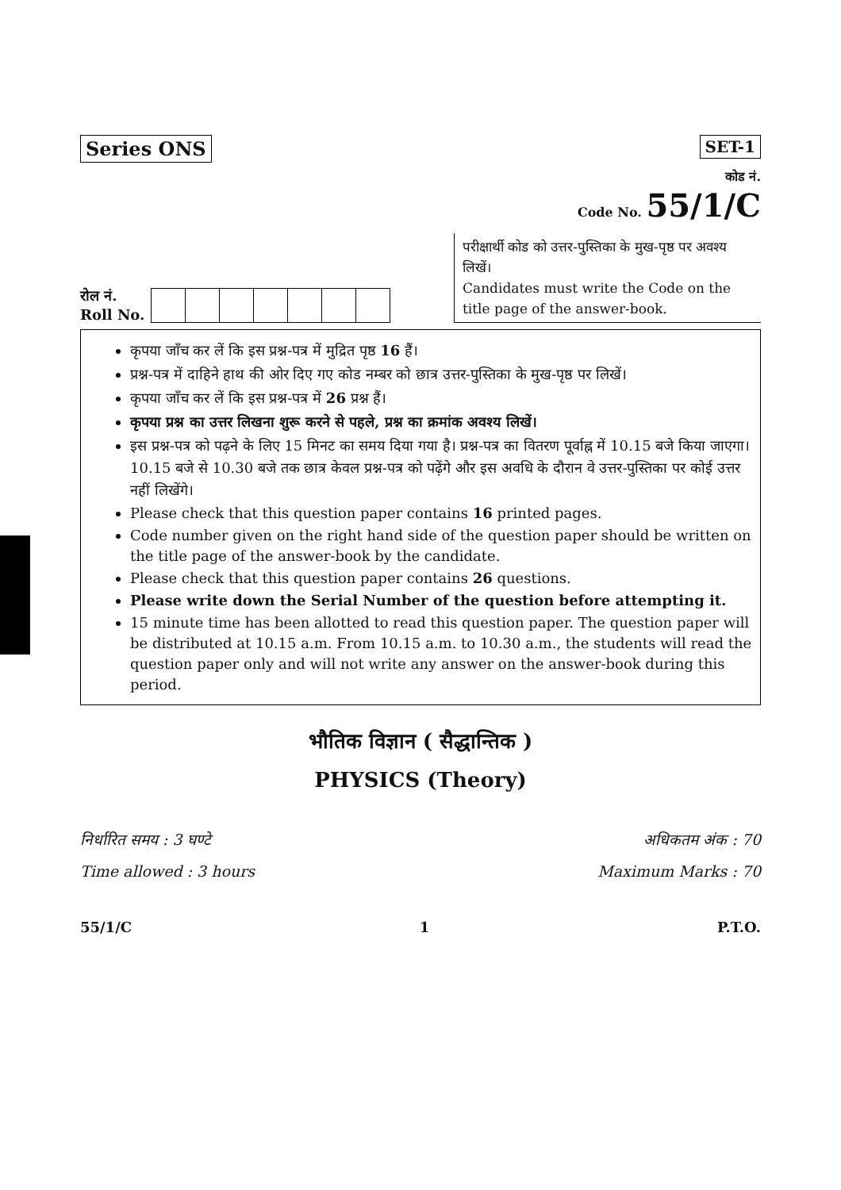Series ONS SET-1
कोड नं.
Code No. 55/1/C
रोल नं.
Roll No.
परीक्षार्थी कोड को उत्तर-पुस्तिका के मुख-पृष्ठ पर अवश्य लिखें।
Candidates must write the Code on the title page of the answer-book.
कृपया जाँच कर लें कि इस प्रश्न-पत्र में मुद्रित पृष्ठ 16 हैं।
प्रश्न-पत्र में दाहिने हाथ की ओर दिए गए कोड नम्बर को छात्र उत्तर-पुस्तिका के मुख-पृष्ठ पर लिखें।
कृपया जाँच कर लें कि इस प्रश्न-पत्र में 26 प्रश्न हैं।
कृपया प्रश्न का उत्तर लिखना शुरू करने से पहले, प्रश्न का क्रमांक अवश्य लिखें।
इस प्रश्न-पत्र को पढ़ने के लिए 15 मिनट का समय दिया गया है। प्रश्न-पत्र का वितरण पूर्वाह्न में 10.15 बजे किया जाएगा। 10.15 बजे से 10.30 बजे तक छात्र केवल प्रश्न-पत्र को पढ़ेंगे और इस अवधि के दौरान वे उत्तर-पुस्तिका पर कोई उत्तर नहीं लिखेंगे।
Please check that this question paper contains 16 printed pages.
Code number given on the right hand side of the question paper should be written on the title page of the answer-book by the candidate.
Please check that this question paper contains 26 questions.
Please write down the Serial Number of the question before attempting it.
15 minute time has been allotted to read this question paper. The question paper will be distributed at 10.15 a.m. From 10.15 a.m. to 10.30 a.m., the students will read the question paper only and will not write any answer on the answer-book during this period.
भौतिक विज्ञान ( सैद्धान्तिक )
PHYSICS (Theory)
निर्धारित समय : 3 घण्टे
Time allowed : 3 hours
अधिकतम अंक : 70
Maximum Marks : 70
55/1/C 1 P.T.O.